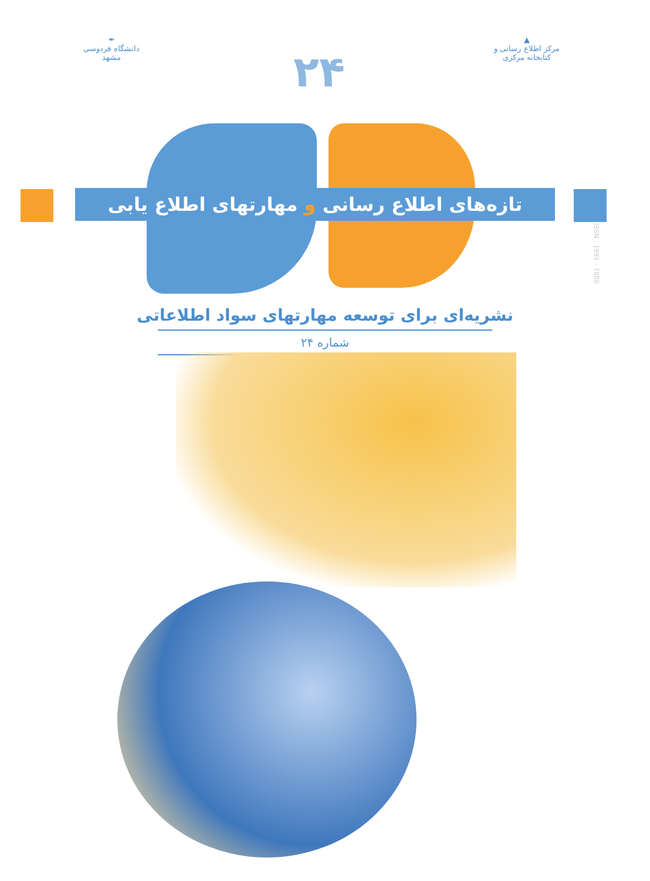▲
مرکز اطلاع رسانی و کتابخانه مرکزی
۲۴
✒
دانشگاه فردوسی مشهد
تازه‌های اطلاع رسانی و مهارتهای اطلاع یابی
ISSN : 1991 - 7880
نشریه‌ای برای توسعه مهارتهای سواد اطلاعاتی
شماره ۲۴